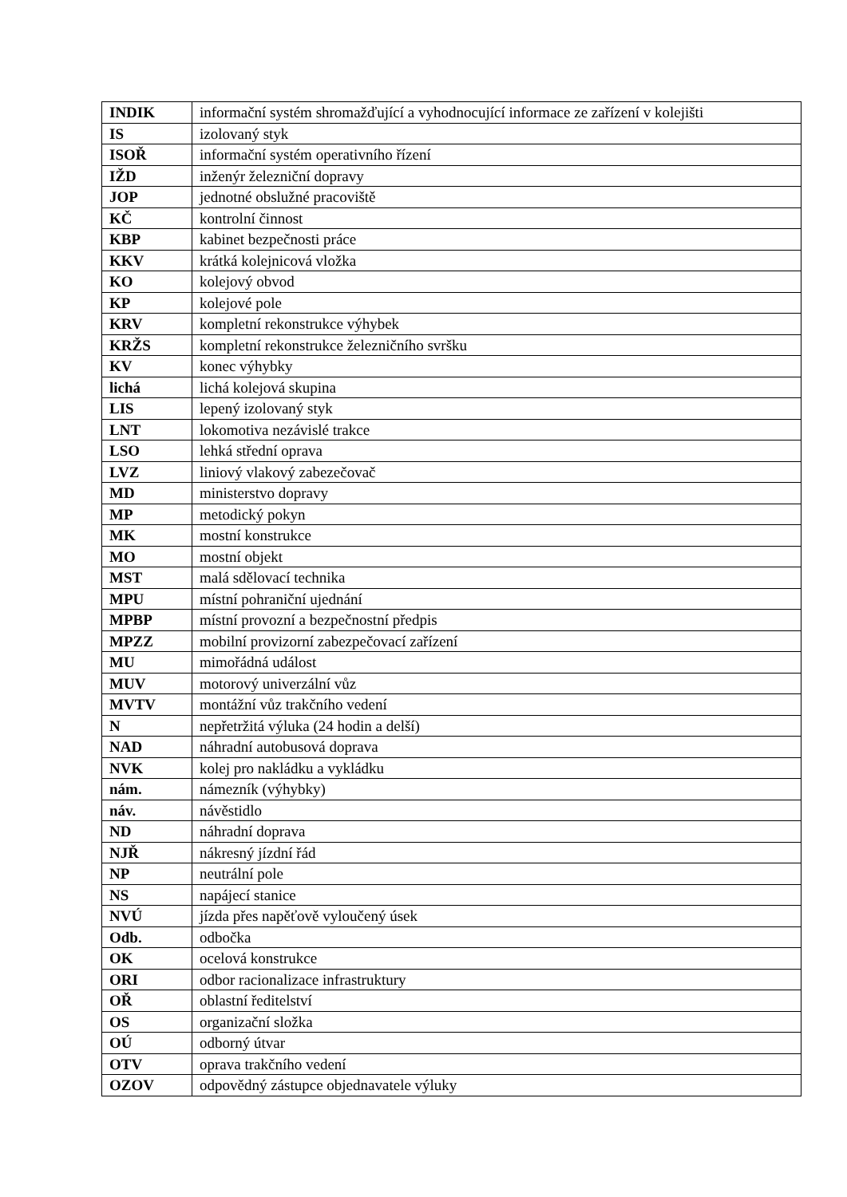| INDIK | informační systém shromažďující a vyhodnocující informace ze zařízení v kolejišti |
| IS | izolovaný styk |
| ISOŘ | informační systém operativního řízení |
| IŽD | inženýr železniční dopravy |
| JOP | jednotné obslužné pracoviště |
| KČ | kontrolní činnost |
| KBP | kabinet bezpečnosti práce |
| KKV | krátká kolejnicová vložka |
| KO | kolejový obvod |
| KP | kolejové pole |
| KRV | kompletní rekonstrukce výhybek |
| KRŽS | kompletní rekonstrukce železničního svršku |
| KV | konec výhybky |
| lichá | lichá kolejová skupina |
| LIS | lepený izolovaný styk |
| LNT | lokomotiva nezávislé trakce |
| LSO | lehká střední oprava |
| LVZ | liniový vlakový zabezečovač |
| MD | ministerstvo dopravy |
| MP | metodický pokyn |
| MK | mostní konstrukce |
| MO | mostní objekt |
| MST | malá sdělovací technika |
| MPU | místní pohraniční ujednání |
| MPBP | místní provozní a bezpečnostní předpis |
| MPZZ | mobilní provizorní zabezpečovací zařízení |
| MU | mimořádná událost |
| MUV | motorový univerzální vůz |
| MVTV | montážní vůz trakčního vedení |
| N | nepřetržitá výluka (24 hodin a delší) |
| NAD | náhradní autobusová doprava |
| NVK | kolej pro nakládku a vykládku |
| nám. | námezník (výhybky) |
| náv. | návěstidlo |
| ND | náhradní doprava |
| NJŘ | nákresný jízdní řád |
| NP | neutrální pole |
| NS | napájecí stanice |
| NVÚ | jízda přes napěťově vyloučený úsek |
| Odb. | odbočka |
| OK | ocelová konstrukce |
| ORI | odbor racionalizace infrastruktury |
| OŘ | oblastní ředitelství |
| OS | organizační složka |
| OÚ | odborný útvar |
| OTV | oprava trakčního vedení |
| OZOV | odpovědný zástupce objednavatele výluky |